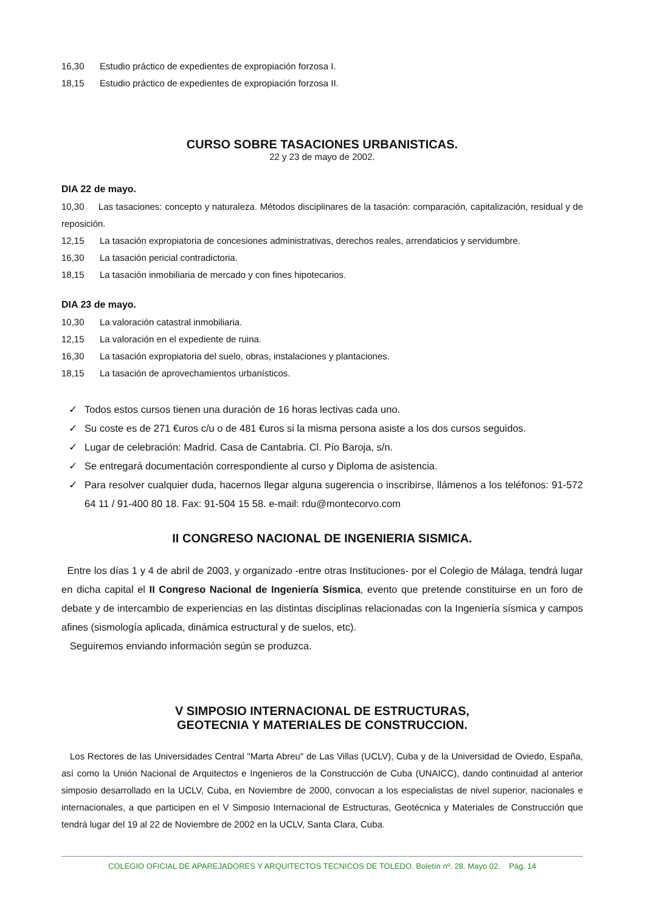16,30 Estudio práctico de expedientes de expropiación forzosa I.
18,15 Estudio práctico de expedientes de expropiación forzosa II.
CURSO SOBRE TASACIONES URBANISTICAS.
22 y 23 de mayo de 2002.
DIA 22 de mayo.
10,30 Las tasaciones: concepto y naturaleza. Métodos disciplinares de la tasación: comparación, capitalización, residual y de reposición.
12,15 La tasación expropiatoria de concesiones administrativas, derechos reales, arrendaticios y servidumbre.
16,30 La tasación pericial contradictoria.
18,15 La tasación inmobiliaria de mercado y con fines hipotecarios.
DIA 23 de mayo.
10,30 La valoración catastral inmobiliaria.
12,15 La valoración en el expediente de ruina.
16,30 La tasación expropiatoria del suelo, obras, instalaciones y plantaciones.
18,15 La tasación de aprovechamientos urbanísticos.
✓ Todos estos cursos tienen una duración de 16 horas lectivas cada uno.
✓ Su coste es de 271 €uros c/u o de 481 €uros si la misma persona asiste a los dos cursos seguidos.
✓ Lugar de celebración: Madrid. Casa de Cantabria. Cl. Pío Baroja, s/n.
✓ Se entregará documentación correspondiente al curso y Diploma de asistencia.
✓ Para resolver cualquier duda, hacernos llegar alguna sugerencia o inscribirse, llámenos a los teléfonos: 91-572 64 11 / 91-400 80 18. Fax: 91-504 15 58. e-mail: rdu@montecorvo.com
II CONGRESO NACIONAL DE INGENIERIA SISMICA.
Entre los días 1 y 4 de abril de 2003, y organizado -entre otras Instituciones- por el Colegio de Málaga, tendrá lugar en dicha capital el II Congreso Nacional de Ingeniería Sísmica, evento que pretende constituirse en un foro de debate y de intercambio de experiencias en las distintas disciplinas relacionadas con la Ingeniería sísmica y campos afines (sismología aplicada, dinámica estructural y de suelos, etc).
Seguiremos enviando información según se produzca.
V SIMPOSIO INTERNACIONAL DE ESTRUCTURAS,
GEOTECNIA Y MATERIALES DE CONSTRUCCION.
Los Rectores de las Universidades Central "Marta Abreu" de Las Villas (UCLV), Cuba y de la Universidad de Oviedo, España, así como la Unión Nacional de Arquitectos e Ingenieros de la Construcción de Cuba (UNAICC), dando continuidad al anterior simposio desarrollado en la UCLV, Cuba, en Noviembre de 2000, convocan a los especialistas de nivel superior, nacionales e internacionales, a que participen en el V Simposio Internacional de Estructuras, Geotécnica y Materiales de Construcción que tendrá lugar del 19 al 22 de Noviembre de 2002 en la UCLV, Santa Clara, Cuba.
COLEGIO OFICIAL DE APAREJADORES Y ARQUITECTOS TECNICOS DE TOLEDO. Boletín nº. 28. Mayo 02. Pág. 14